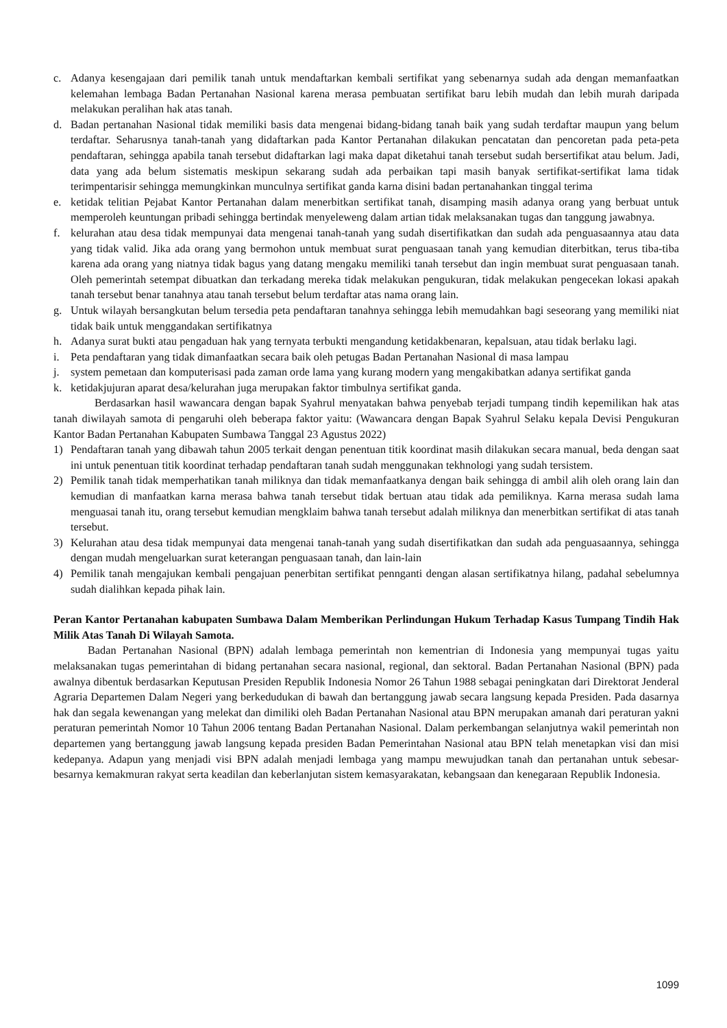c. Adanya kesengajaan dari pemilik tanah untuk mendaftarkan kembali sertifikat yang sebenarnya sudah ada dengan memanfaatkan kelemahan lembaga Badan Pertanahan Nasional karena merasa pembuatan sertifikat baru lebih mudah dan lebih murah daripada melakukan peralihan hak atas tanah.
d. Badan pertanahan Nasional tidak memiliki basis data mengenai bidang-bidang tanah baik yang sudah terdaftar maupun yang belum terdaftar. Seharusnya tanah-tanah yang didaftarkan pada Kantor Pertanahan dilakukan pencatatan dan pencoretan pada peta-peta pendaftaran, sehingga apabila tanah tersebut didaftarkan lagi maka dapat diketahui tanah tersebut sudah bersertifikat atau belum. Jadi, data yang ada belum sistematis meskipun sekarang sudah ada perbaikan tapi masih banyak sertifikat-sertifikat lama tidak terimpentarisir sehingga memungkinkan munculnya sertifikat ganda karna disini badan pertanahankan tinggal terima
e. ketidak telitian Pejabat Kantor Pertanahan dalam menerbitkan sertifikat tanah, disamping masih adanya orang yang berbuat untuk memperoleh keuntungan pribadi sehingga bertindak menyeleweng dalam artian tidak melaksanakan tugas dan tanggung jawabnya.
f. kelurahan atau desa tidak mempunyai data mengenai tanah-tanah yang sudah disertifikatkan dan sudah ada penguasaannya atau data yang tidak valid. Jika ada orang yang bermohon untuk membuat surat penguasaan tanah yang kemudian diterbitkan, terus tiba-tiba karena ada orang yang niatnya tidak bagus yang datang mengaku memiliki tanah tersebut dan ingin membuat surat penguasaan tanah. Oleh pemerintah setempat dibuatkan dan terkadang mereka tidak melakukan pengukuran, tidak melakukan pengecekan lokasi apakah tanah tersebut benar tanahnya atau tanah tersebut belum terdaftar atas nama orang lain.
g. Untuk wilayah bersangkutan belum tersedia peta pendaftaran tanahnya sehingga lebih memudahkan bagi seseorang yang memiliki niat tidak baik untuk menggandakan sertifikatnya
h. Adanya surat bukti atau pengaduan hak yang ternyata terbukti mengandung ketidakbenaran, kepalsuan, atau tidak berlaku lagi.
i. Peta pendaftaran yang tidak dimanfaatkan secara baik oleh petugas Badan Pertanahan Nasional di masa lampau
j. system pemetaan dan komputerisasi pada zaman orde lama yang kurang modern yang mengakibatkan adanya sertifikat ganda
k. ketidakjujuran aparat desa/kelurahan juga merupakan faktor timbulnya sertifikat ganda.
Berdasarkan hasil wawancara dengan bapak Syahrul menyatakan bahwa penyebab terjadi tumpang tindih kepemilikan hak atas tanah diwilayah samota di pengaruhi oleh beberapa faktor yaitu: (Wawancara dengan Bapak Syahrul Selaku kepala Devisi Pengukuran Kantor Badan Pertanahan Kabupaten Sumbawa Tanggal 23 Agustus 2022)
1) Pendaftaran tanah yang dibawah tahun 2005 terkait dengan penentuan titik koordinat masih dilakukan secara manual, beda dengan saat ini untuk penentuan titik koordinat terhadap pendaftaran tanah sudah menggunakan tekhnologi yang sudah tersistem.
2) Pemilik tanah tidak memperhatikan tanah miliknya dan tidak memanfaatkanya dengan baik sehingga di ambil alih oleh orang lain dan kemudian di manfaatkan karna merasa bahwa tanah tersebut tidak bertuan atau tidak ada pemiliknya. Karna merasa sudah lama menguasai tanah itu, orang tersebut kemudian mengklaim bahwa tanah tersebut adalah miliknya dan menerbitkan sertifikat di atas tanah tersebut.
3) Kelurahan atau desa tidak mempunyai data mengenai tanah-tanah yang sudah disertifikatkan dan sudah ada penguasaannya, sehingga dengan mudah mengeluarkan surat keterangan penguasaan tanah, dan lain-lain
4) Pemilik tanah mengajukan kembali pengajuan penerbitan sertifikat pennganti dengan alasan sertifikatnya hilang, padahal sebelumnya sudah dialihkan kepada pihak lain.
Peran Kantor Pertanahan kabupaten Sumbawa Dalam Memberikan Perlindungan Hukum Terhadap Kasus Tumpang Tindih Hak Milik Atas Tanah Di Wilayah Samota.
Badan Pertanahan Nasional (BPN) adalah lembaga pemerintah non kementrian di Indonesia yang mempunyai tugas yaitu melaksanakan tugas pemerintahan di bidang pertanahan secara nasional, regional, dan sektoral. Badan Pertanahan Nasional (BPN) pada awalnya dibentuk berdasarkan Keputusan Presiden Republik Indonesia Nomor 26 Tahun 1988 sebagai peningkatan dari Direktorat Jenderal Agraria Departemen Dalam Negeri yang berkedudukan di bawah dan bertanggung jawab secara langsung kepada Presiden. Pada dasarnya hak dan segala kewenangan yang melekat dan dimiliki oleh Badan Pertanahan Nasional atau BPN merupakan amanah dari peraturan yakni peraturan pemerintah Nomor 10 Tahun 2006 tentang Badan Pertanahan Nasional. Dalam perkembangan selanjutnya wakil pemerintah non departemen yang bertanggung jawab langsung kepada presiden Badan Pemerintahan Nasional atau BPN telah menetapkan visi dan misi kedepanya. Adapun yang menjadi visi BPN adalah menjadi lembaga yang mampu mewujudkan tanah dan pertanahan untuk sebesar-besarnya kemakmuran rakyat serta keadilan dan keberlanjutan sistem kemasyarakatan, kebangsaan dan kenegaraan Republik Indonesia.
1099